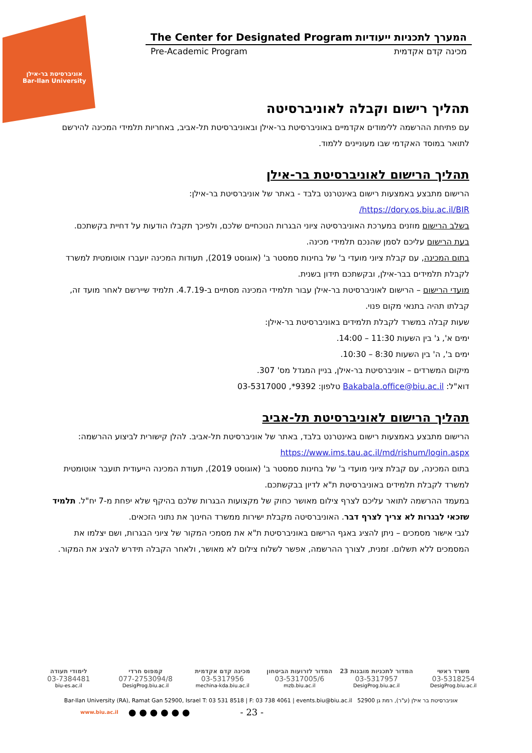אוניברסיטת בר-אילן
Bar-Ilan University
The Center for Designated Program המערך לתכניות ייעודיות
Pre-Academic Program מכינה קדם אקדמית
תהליך רישום וקבלה לאוניברסיטה
עם פתיחת ההרשמה ללימודים אקדמיים באוניברסיטת בר-אילן ובאוניברסיטת תל-אביב, באחריות תלמידי המכינה להירשם לתואר במוסד האקדמי שבו מעוניינים ללמוד.
תהליך הרישום לאוניברסיטת בר-אילן
הרישום מתבצע באמצעות רישום באינטרנט בלבד - באתר של אוניברסיטת בר-אילן:
https://dory.os.biu.ac.il/BIR/
בשלב הרישום מוזנים במערכת האוניברסיטה ציוני הבגרות הנוכחיים שלכם, ולפיכך תקבלו הודעות על דחיית בקשתכם.
בעת הרישום עליכם לסמן שהנכם תלמידי מכינה.
בתום המכינה, עם קבלת ציוני מועדי ב' של בחינות סמסטר ב' (אוגוסט 2019), תעודות המכינה יועברו אוטומטית למשרד לקבלת תלמידים בבר-אילן, ובקשתכם תידון בשנית.
מועדי הרישום – הרישום לאוניברסיטת בר-אילן עבור תלמידי המכינה מסתיים ב-4.7.19. תלמיד שיירשם לאחר מועד זה, קבלתו תהיה בתנאי מקום פנוי.
שעות קבלה במשרד לקבלת תלמידים באוניברסיטת בר-אילן:
ימים א', ג' בין השעות 11:30 – 14:00.
ימים ב', ה' בין השעות 8:30 – 10:30.
מיקום המשרדים – אוניברסיטת בר-אילן, בניין המגדל מס' 307.
דוא"ל: Bakabala.office@biu.ac.il טלפון: 9392*, 03-5317000
תהליך הרישום לאוניברסיטת תל-אביב
הרישום מתבצע באמצעות רישום באינטרנט בלבד, באתר של אוניברסיטת תל-אביב. להלן קישורית לביצוע ההרשמה: https://www.ims.tau.ac.il/md/rishum/login.aspx
בתום המכינה, עם קבלת ציוני מועדי ב' של בחינות סמסטר ב' (אוגוסט 2019), תעודת המכינה הייעודית תועבר אוטומטית למשרד לקבלת תלמידים באוניברסיטת ת"א לדיון בבקשתכם.
במעמד ההרשמה לתואר עליכם לצרף צילום מאושר כחוק של מקצועות הבגרות שלכם בהיקף שלא יפחת מ-7 יח"ל. תלמיד שזכאי לבגרות לא צריך לצרף דבר. האוניברסיטה מקבלת ישירות ממשרד החינוך את נתוני הזכאים.
לגבי אישור מסמכים – ניתן להציג באגף הרישום באוניברסיטת ת"א את מסמכי המקור של ציוני הבגרות, ושם יצלמו את המסמכים ללא תשלום. זמנית, לצורך ההרשמה, אפשר לשלוח צילום לא מאושר, ולאחר הקבלה תידרש להציג את המקור.
משרד ראשי המדור לתכניות מובנות 23 המדור לזרועות הביטחון מכינה קדם אקדמית קמפוס חרדי לימודי תעודה
03-5318254 03-5317957 03-5317005/6 03-5317956 077-2753094/8 03-7384481
DesigProg.biu.ac.il DesigProg.biu.ac.il mzb.biu.ac.il mechina-kda.biu.ac.il DesigProg.biu.ac.il biu-es.ac.il
Bar-Ilan University (RA), Ramat Gan 52900, Israel T: 03 531 8518 | F: 03 738 4061 | events.biu@biu.ac.il אוניברסיטת בר אילן (ע"ר), רמת גן 52900
www.biu.ac.il ● ● ● ● ● ● - 23 -